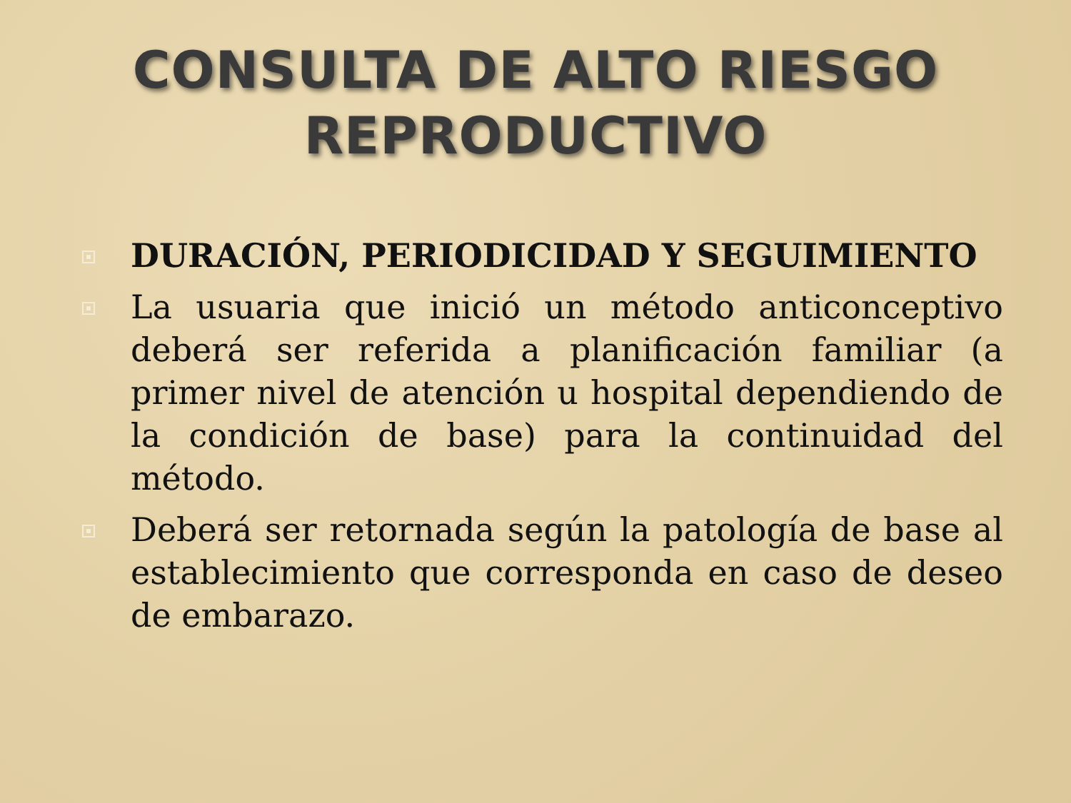CONSULTA DE ALTO RIESGO
REPRODUCTIVO
DURACIÓN, PERIODICIDAD Y SEGUIMIENTO
La usuaria que inició un método anticonceptivo deberá ser referida a planificación familiar (a primer nivel de atención u hospital dependiendo de la condición de base) para la continuidad del método.
Deberá ser retornada según la patología de base al establecimiento que corresponda en caso de deseo de embarazo.